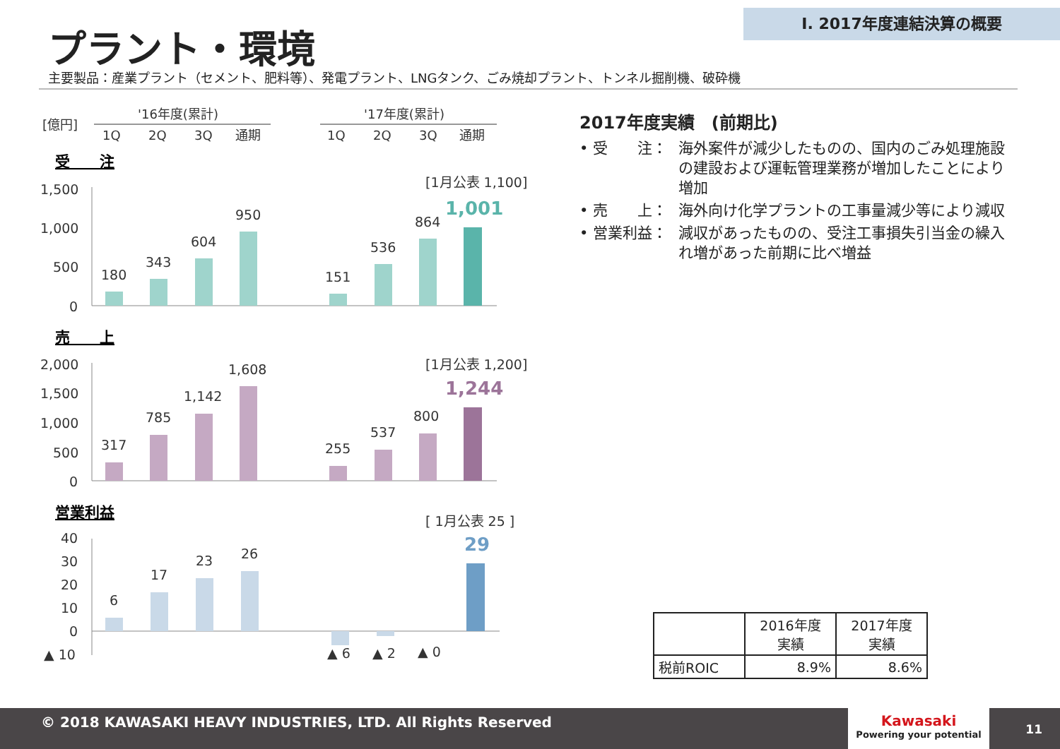Ⅰ. 2017年度連結決算の概要
プラント・環境
主要製品：産業プラント（セメント、肥料等）、発電プラント、LNGタンク、ごみ焼却プラント、トンネル掘削機、破砕機
[億円]
'16年度(累計)
'17年度(累計)
1Q
2Q
3Q
通期
1Q
2Q
3Q
通期
受　　注
1,500
1,000
500
0
180
343
604
950
151
536
864
[1月公表 1,100]
1,001
売　　上
2,000
1,500
1,000
500
0
317
785
1,142
1,608
255
537
800
[1月公表 1,200]
1,244
営業利益
40
30
20
10
0
▲ 10
6
17
23
26
▲ 6
▲ 2
▲ 0
[ 1月公表 25 ]
29
2017年度実績　(前期比)
• 受　　注： 海外案件が減少したものの、国内のごみ処理施設の建設および運転管理業務が増加したことにより増加
• 売　　上： 海外向け化学プラントの工事量減少等により減収
• 営業利益： 減収があったものの、受注工事損失引当金の繰入れ増があった前期に比べ増益
| | 2016年度 実績 | 2017年度 実績 |
| --- | --- | --- |
| 税前ROIC | 8.9% | 8.6% |
© 2018 KAWASAKI HEAVY INDUSTRIES, LTD. All Rights Reserved
Kawasaki
Powering your potential
11